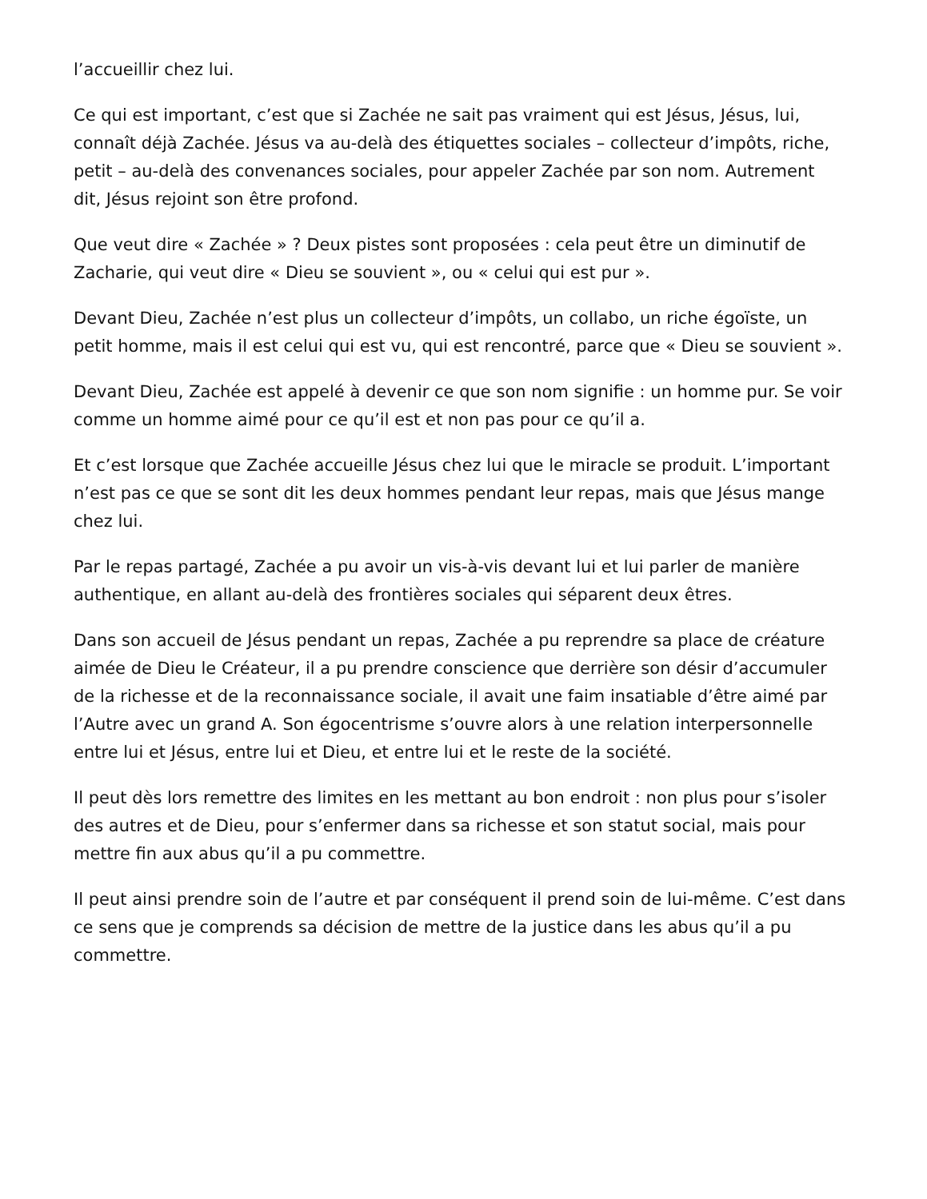l’accueillir chez lui.
Ce qui est important, c’est que si Zachée ne sait pas vraiment qui est Jésus, Jésus, lui, connaît déjà Zachée. Jésus va au-delà des étiquettes sociales – collecteur d’impôts, riche, petit – au-delà des convenances sociales, pour appeler Zachée par son nom. Autrement dit, Jésus rejoint son être profond.
Que veut dire « Zachée » ? Deux pistes sont proposées : cela peut être un diminutif de Zacharie, qui veut dire « Dieu se souvient », ou « celui qui est pur ».
Devant Dieu, Zachée n’est plus un collecteur d’impôts, un collabo, un riche égoïste, un petit homme, mais il est celui qui est vu, qui est rencontré, parce que « Dieu se souvient ».
Devant Dieu, Zachée est appelé à devenir ce que son nom signifie : un homme pur. Se voir comme un homme aimé pour ce qu’il est et non pas pour ce qu’il a.
Et c’est lorsque que Zachée accueille Jésus chez lui que le miracle se produit. L’important n’est pas ce que se sont dit les deux hommes pendant leur repas, mais que Jésus mange chez lui.
Par le repas partagé, Zachée a pu avoir un vis-à-vis devant lui et lui parler de manière authentique, en allant au-delà des frontières sociales qui séparent deux êtres.
Dans son accueil de Jésus pendant un repas, Zachée a pu reprendre sa place de créature aimée de Dieu le Créateur, il a pu prendre conscience que derrière son désir d’accumuler de la richesse et de la reconnaissance sociale, il avait une faim insatiable d’être aimé par l’Autre avec un grand A. Son égocentrisme s’ouvre alors à une relation interpersonnelle entre lui et Jésus, entre lui et Dieu, et entre lui et le reste de la société.
Il peut dès lors remettre des limites en les mettant au bon endroit : non plus pour s’isoler des autres et de Dieu, pour s’enfermer dans sa richesse et son statut social, mais pour mettre fin aux abus qu’il a pu commettre.
Il peut ainsi prendre soin de l’autre et par conséquent il prend soin de lui-même. C’est dans ce sens que je comprends sa décision de mettre de la justice dans les abus qu’il a pu commettre.